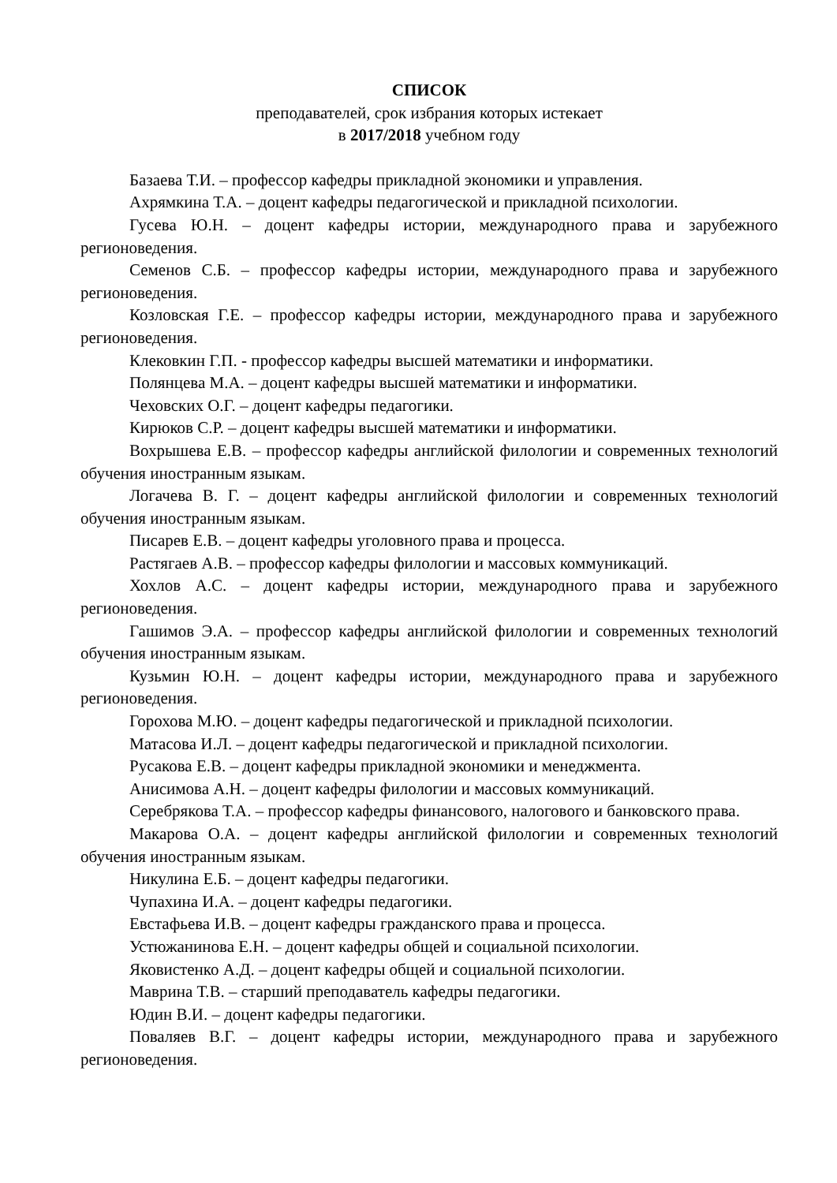СПИСОК
преподавателей, срок избрания которых истекает
в 2017/2018 учебном году
Базаева Т.И. – профессор кафедры прикладной экономики и управления.
Ахрямкина Т.А. – доцент кафедры педагогической и прикладной психологии.
Гусева Ю.Н. – доцент кафедры истории, международного права и зарубежного регионоведения.
Семенов С.Б. – профессор кафедры истории, международного права и зарубежного регионоведения.
Козловская Г.Е. – профессор кафедры истории, международного права и зарубежного регионоведения.
Клековкин Г.П. - профессор кафедры высшей математики и информатики.
Полянцева М.А. – доцент кафедры высшей математики и информатики.
Чеховских О.Г. – доцент кафедры педагогики.
Кирюков С.Р. – доцент кафедры высшей математики и информатики.
Вохрышева Е.В. – профессор кафедры английской филологии и современных технологий обучения иностранным языкам.
Логачева В. Г. – доцент кафедры английской филологии и современных технологий обучения иностранным языкам.
Писарев Е.В. – доцент кафедры уголовного права и процесса.
Растягаев А.В. – профессор кафедры филологии и массовых коммуникаций.
Хохлов А.С. – доцент кафедры истории, международного права и зарубежного регионоведения.
Гашимов Э.А. – профессор кафедры английской филологии и современных технологий обучения иностранным языкам.
Кузьмин Ю.Н. – доцент кафедры истории, международного права и зарубежного регионоведения.
Горохова М.Ю. – доцент кафедры педагогической и прикладной психологии.
Матасова И.Л. – доцент кафедры педагогической и прикладной психологии.
Русакова Е.В. – доцент кафедры прикладной экономики и менеджмента.
Анисимова А.Н. – доцент кафедры филологии и массовых коммуникаций.
Серебрякова Т.А. – профессор кафедры финансового, налогового и банковского права.
Макарова О.А. – доцент кафедры английской филологии и современных технологий обучения иностранным языкам.
Никулина Е.Б. – доцент кафедры педагогики.
Чупахина И.А. – доцент кафедры педагогики.
Евстафьева И.В. – доцент кафедры гражданского права и процесса.
Устюжанинова Е.Н. – доцент кафедры общей и социальной психологии.
Яковистенко А.Д. – доцент кафедры общей и социальной психологии.
Маврина Т.В. – старший преподаватель кафедры педагогики.
Юдин В.И. – доцент кафедры педагогики.
Поваляев В.Г. – доцент кафедры истории, международного права и зарубежного регионоведения.